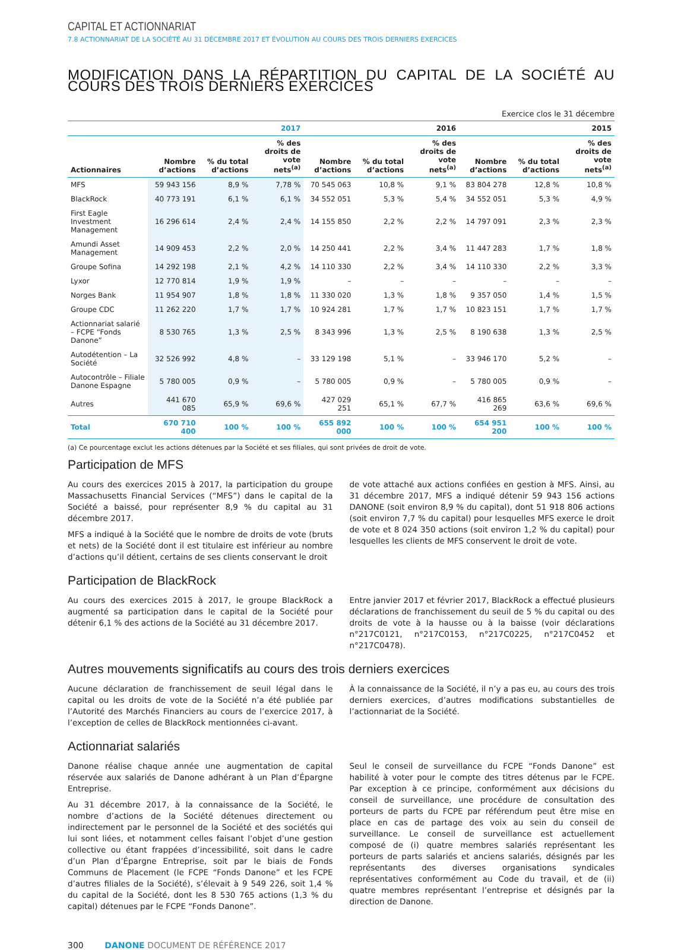CAPITAL ET ACTIONNARIAT
7.8 ACTIONNARIAT DE LA SOCIÉTÉ AU 31 DÉCEMBRE 2017 ET ÉVOLUTION AU COURS DES TROIS DERNIERS EXERCICES
MODIFICATION DANS LA RÉPARTITION DU CAPITAL DE LA SOCIÉTÉ AU COURS DES TROIS DERNIERS EXERCICES
Exercice clos le 31 décembre
| | 2017 | | | 2016 | | | 2015 | | |
| --- | --- | --- | --- | --- | --- | --- | --- | --- | --- |
| Actionnaires | Nombre d’actions | % du total d’actions | % des droits de vote nets<sup>(a)</sup> | Nombre d’actions | % du total d’actions | % des droits de vote nets<sup>(a)</sup> | Nombre d’actions | % du total d’actions | % des droits de vote nets<sup>(a)</sup> |
| MFS | 59 943 156 | 8,9 % | 7,78 % | 70 545 063 | 10,8 % | 9,1 % | 83 804 278 | 12,8 % | 10,8 % |
| BlackRock | 40 773 191 | 6,1 % | 6,1 % | 34 552 051 | 5,3 % | 5,4 % | 34 552 051 | 5,3 % | 4,9 % |
| First Eagle Investment Management | 16 296 614 | 2,4 % | 2,4 % | 14 155 850 | 2,2 % | 2,2 % | 14 797 091 | 2,3 % | 2,3 % |
| Amundi Asset Management | 14 909 453 | 2,2 % | 2,0 % | 14 250 441 | 2,2 % | 3,4 % | 11 447 283 | 1,7 % | 1,8 % |
| Groupe Sofina | 14 292 198 | 2,1 % | 4,2 % | 14 110 330 | 2,2 % | 3,4 % | 14 110 330 | 2,2 % | 3,3 % |
| Lyxor | 12 770 814 | 1,9 % | 1,9 % | – | – | – | – | – | – |
| Norges Bank | 11 954 907 | 1,8 % | 1,8 % | 11 330 020 | 1,3 % | 1,8 % | 9 357 050 | 1,4 % | 1,5 % |
| Groupe CDC | 11 262 220 | 1,7 % | 1,7 % | 10 924 281 | 1,7 % | 1,7 % | 10 823 151 | 1,7 % | 1,7 % |
| Actionnariat salarié – FCPE “Fonds Danone” | 8 530 765 | 1,3 % | 2,5 % | 8 343 996 | 1,3 % | 2,5 % | 8 190 638 | 1,3 % | 2,5 % |
| Autodétention – La Société | 32 526 992 | 4,8 % | – | 33 129 198 | 5,1 % | – | 33 946 170 | 5,2 % | – |
| Autocontrôle – Filiale Danone Espagne | 5 780 005 | 0,9 % | – | 5 780 005 | 0,9 % | – | 5 780 005 | 0,9 % | – |
| Autres | 441 670 085 | 65,9 % | 69,6 % | 427 029 251 | 65,1 % | 67,7 % | 416 865 269 | 63,6 % | 69,6 % |
| Total | 670 710 400 | 100 % | 100 % | 655 892 000 | 100 % | 100 % | 654 951 200 | 100 % | 100 % |
(a) Ce pourcentage exclut les actions détenues par la Société et ses filiales, qui sont privées de droit de vote.
Participation de MFS
Au cours des exercices 2015 à 2017, la participation du groupe Massachusetts Financial Services (“MFS”) dans le capital de la Société a baissé, pour représenter 8,9 % du capital au 31 décembre 2017.
MFS a indiqué à la Société que le nombre de droits de vote (bruts et nets) de la Société dont il est titulaire est inférieur au nombre d’actions qu’il détient, certains de ses clients conservant le droit
de vote attaché aux actions confiées en gestion à MFS. Ainsi, au 31 décembre 2017, MFS a indiqué détenir 59 943 156 actions DANONE (soit environ 8,9 % du capital), dont 51 918 806 actions (soit environ 7,7 % du capital) pour lesquelles MFS exerce le droit de vote et 8 024 350 actions (soit environ 1,2 % du capital) pour lesquelles les clients de MFS conservent le droit de vote.
Participation de BlackRock
Au cours des exercices 2015 à 2017, le groupe BlackRock a augmenté sa participation dans le capital de la Société pour détenir 6,1 % des actions de la Société au 31 décembre 2017.
Entre janvier 2017 et février 2017, BlackRock a effectué plusieurs déclarations de franchissement du seuil de 5 % du capital ou des droits de vote à la hausse ou à la baisse (voir déclarations n°217C0121, n°217C0153, n°217C0225, n°217C0452 et n°217C0478).
Autres mouvements significatifs au cours des trois derniers exercices
Aucune déclaration de franchissement de seuil légal dans le capital ou les droits de vote de la Société n’a été publiée par l’Autorité des Marchés Financiers au cours de l’exercice 2017, à l’exception de celles de BlackRock mentionnées ci-avant.
À la connaissance de la Société, il n’y a pas eu, au cours des trois derniers exercices, d’autres modifications substantielles de l’actionnariat de la Société.
Actionnariat salariés
Danone réalise chaque année une augmentation de capital réservée aux salariés de Danone adhérant à un Plan d’Épargne Entreprise.
Au 31 décembre 2017, à la connaissance de la Société, le nombre d’actions de la Société détenues directement ou indirectement par le personnel de la Société et des sociétés qui lui sont liées, et notamment celles faisant l’objet d’une gestion collective ou étant frappées d’incessibilité, soit dans le cadre d’un Plan d’Épargne Entreprise, soit par le biais de Fonds Communs de Placement (le FCPE “Fonds Danone” et les FCPE d’autres filiales de la Société), s’élevait à 9 549 226, soit 1,4 % du capital de la Société, dont les 8 530 765 actions (1,3 % du capital) détenues par le FCPE “Fonds Danone”.
Seul le conseil de surveillance du FCPE “Fonds Danone” est habilité à voter pour le compte des titres détenus par le FCPE. Par exception à ce principe, conformément aux décisions du conseil de surveillance, une procédure de consultation des porteurs de parts du FCPE par référendum peut être mise en place en cas de partage des voix au sein du conseil de surveillance. Le conseil de surveillance est actuellement composé de (i) quatre membres salariés représentant les porteurs de parts salariés et anciens salariés, désignés par les représentants des diverses organisations syndicales représentatives conformément au Code du travail, et de (ii) quatre membres représentant l’entreprise et désignés par la direction de Danone.
300 DANONE DOCUMENT DE RÉFÉRENCE 2017